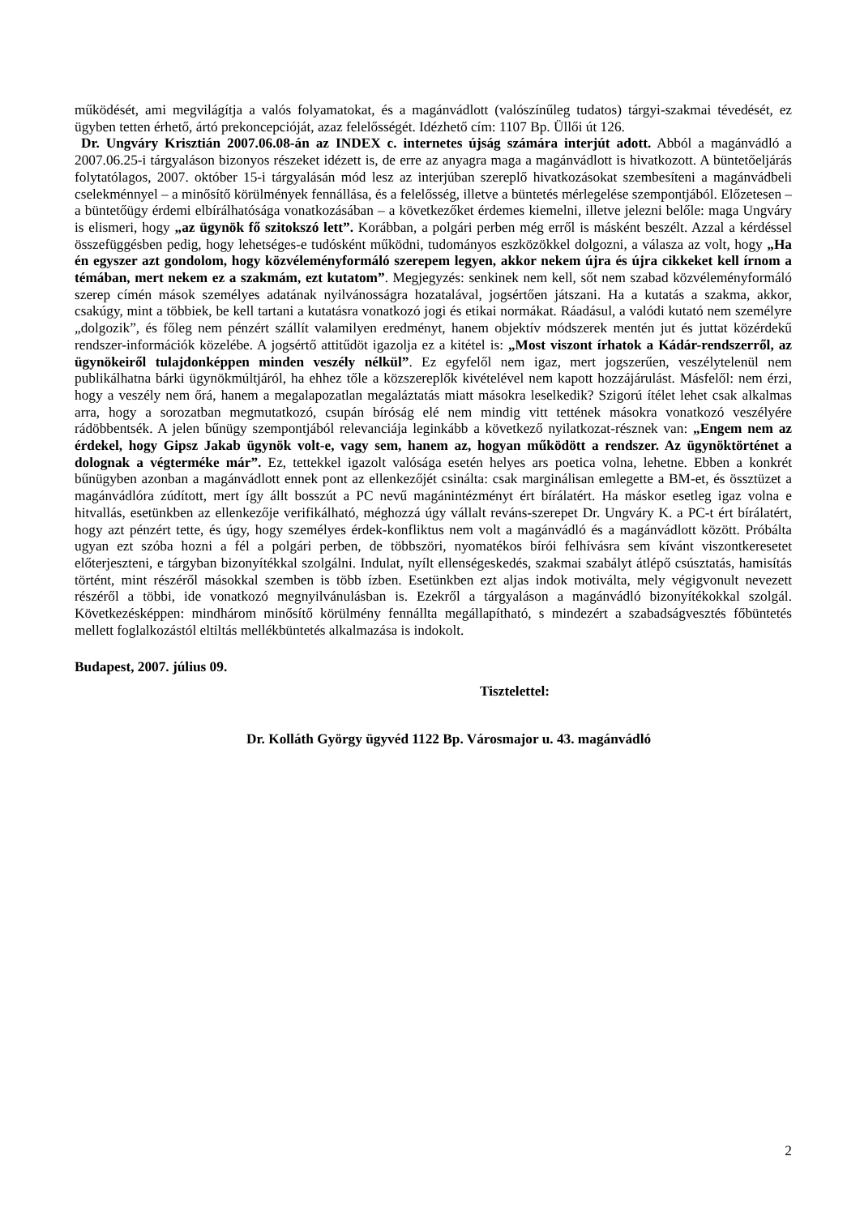működését, ami megvilágítja a valós folyamatokat, és a magánvádlott (valószínűleg tudatos) tárgyi-szakmai tévedését, ez ügyben tetten érhető, ártó prekoncepcióját, azaz felelősségét. Idézhető cím: 1107 Bp. Üllői út 126.
Dr. Ungváry Krisztián 2007.06.08-án az INDEX c. internetes újság számára interjút adott. Abból a magánvádló a 2007.06.25-i tárgyaláson bizonyos részeket idézett is, de erre az anyagra maga a magánvádlott is hivatkozott. A büntetőeljárás folytatólagos, 2007. október 15-i tárgyalásán mód lesz az interjúban szereplő hivatkozásokat szembesíteni a magánvádbeli cselekménnyel – a minősítő körülmények fennállása, és a felelősség, illetve a büntetés mérlegelése szempontjából. Előzetesen – a büntetőügy érdemi elbírálhatósága vonatkozásában – a következőket érdemes kiemelni, illetve jelezni belőle: maga Ungváry is elismeri, hogy „az ügynök fő szitokszó lett”. Korábban, a polgári perben még erről is másként beszélt. Azzal a kérdéssel összefüggésben pedig, hogy lehetséges-e tudósként működni, tudományos eszközökkel dolgozni, a válasza az volt, hogy „Ha én egyszer azt gondolom, hogy közvéleményformáló szerepem legyen, akkor nekem újra és újra cikkeket kell írnom a témában, mert nekem ez a szakmám, ezt kutatom”. Megjegyzés: senkinek nem kell, sőt nem szabad közvéleményformáló szerep címén mások személyes adatának nyilvánosságra hozatalával, jogsértően játszani. Ha a kutatás a szakma, akkor, csakúgy, mint a többiek, be kell tartani a kutatásra vonatkozó jogi és etikai normákat. Ráadásul, a valódi kutató nem személyre „dolgozik”, és főleg nem pénzért szállít valamilyen eredményt, hanem objektív módszerek mentén jut és juttat közérdekű rendszer-információk közelébe. A jogsértő attitűdöt igazolja ez a kitétel is: „Most viszont írhatok a Kádár-rendszerről, az ügynökeiről tulajdonképpen minden veszély nélkül”. Ez egyfelől nem igaz, mert jogszerűen, veszélytelenül nem publikálhatna bárki ügynökmúltjáról, ha ehhez tőle a közszereplők kivételével nem kapott hozzájárulást. Másfelől: nem érzi, hogy a veszély nem őrá, hanem a megalapozatlan megaláztatás miatt másokra leselkedik? Szigorú ítélet lehet csak alkalmas arra, hogy a sorozatban megmutatkozó, csupán bíróság elé nem mindig vitt tettének másokra vonatkozó veszélyére rádöbbentsék. A jelen bűnügy szempontjából relevanciája leginkább a következő nyilatkozat-résznek van: „Engem nem az érdekel, hogy Gipsz Jakab ügynök volt-e, vagy sem, hanem az, hogyan működött a rendszer. Az ügynöktörténet a dolognak a végterméke már”. Ez, tettekkel igazolt valósága esetén helyes ars poetica volna, lehetne. Ebben a konkrét bűnügyben azonban a magánvádlott ennek pont az ellenkezőjét csinálta: csak marginálisan emlegette a BM-et, és össztüzet a magánvádlóra zúdított, mert így állt bosszút a PC nevű magánintézményt ért bírálatért. Ha máskor esetleg igaz volna e hitvallás, esetünkben az ellenkezője verifikálható, méghozzá úgy vállalt reváns-szerepet Dr. Ungváry K. a PC-t ért bírálatért, hogy azt pénzért tette, és úgy, hogy személyes érdek-konfliktus nem volt a magánvádló és a magánvádlott között. Próbálta ugyan ezt szóba hozni a fél a polgári perben, de többszöri, nyomatékos bírói felhívásra sem kívánt viszontkeresetet előterjeszteni, e tárgyban bizonyítékkal szolgálni. Indulat, nyílt ellenségeskedés, szakmai szabályt átlépő csúsztatás, hamisítás történt, mint részéről másokkal szemben is több ízben. Esetünkben ezt aljas indok motiválta, mely végigvonult nevezett részéről a többi, ide vonatkozó megnyilvánulásban is. Ezekről a tárgyaláson a magánvádló bizonyítékokkal szolgál. Következésképpen: mindhárom minősítő körülmény fennállta megállapítható, s mindezért a szabadságvesztés főbüntetés mellett foglalkozástól eltiltás mellékbüntetés alkalmazása is indokolt.
Budapest, 2007. július 09.
Tisztelettel:
Dr. Kolláth György ügyvéd 1122 Bp. Városmajor u. 43. magánvádló
2